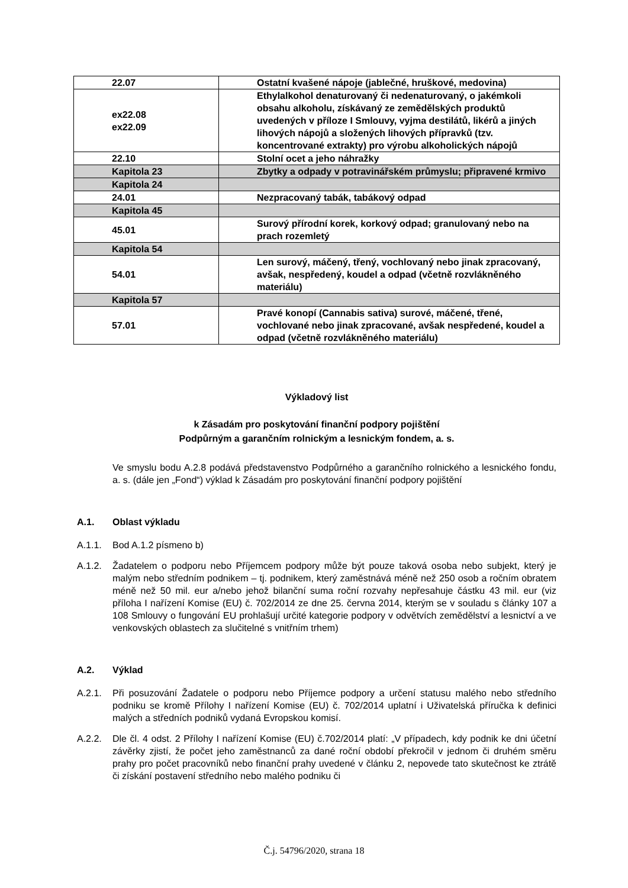| 22.07 | Ostatní kvašené nápoje (jablečné, hruškové, medovina) |
| ex22.08 ex22.09 | Ethylalkohol denaturovaný či nedenaturovaný, o jakémkoli obsahu alkoholu, získávaný ze zemědělských produktů uvedených v příloze I Smlouvy, vyjma destilátů, likérů a jiných lihových nápojů a složených lihových přípravků (tzv. koncentrované extrakty) pro výrobu alkoholických nápojů |
| 22.10 | Stolní ocet a jeho náhražky |
| Kapitola 23 | Zbytky a odpady v potravinářském průmyslu; připravené krmivo |
| Kapitola 24 | |
| 24.01 | Nezpracovaný tabák, tabákový odpad |
| Kapitola 45 | |
| 45.01 | Surový přírodní korek, korkový odpad; granulovaný nebo na prach rozemletý |
| Kapitola 54 | |
| 54.01 | Len surový, máčený, třený, vochlovaný nebo jinak zpracovaný, avšak, nespředený, koudel a odpad (včetně rozvlákněného materiálu) |
| Kapitola 57 | |
| 57.01 | Pravé konopí (Cannabis sativa) surové, máčené, třené, vochlované nebo jinak zpracované, avšak nespředené, koudel a odpad (včetně rozvlákněného materiálu) |
Výkladový list
k Zásadám pro poskytování finanční podpory pojištění
Podpůrným a garančním rolnickým a lesnickým fondem, a. s.
Ve smyslu bodu A.2.8 podává představenstvo Podpůrného a garančního rolnického a lesnického fondu, a. s. (dále jen „Fond“) výklad k Zásadám pro poskytování finanční podpory pojištění
A.1. Oblast výkladu
A.1.1. Bod A.1.2 písmeno b)
A.1.2. Žadatelem o podporu nebo Příjemcem podpory může být pouze taková osoba nebo subjekt, který je malým nebo středním podnikem – tj. podnikem, který zaměstnává méně než 250 osob a ročním obratem méně než 50 mil. eur a/nebo jehož bilanční suma roční rozvahy nepřesahuje částku 43 mil. eur (viz příloha I nařízení Komise (EU) č. 702/2014 ze dne 25. června 2014, kterým se v souladu s články 107 a 108 Smlouvy o fungování EU prohlašují určité kategorie podpory v odvětvích zemědělství a lesnictví a ve venkovských oblastech za slučitelné s vnitřním trhem)
A.2. Výklad
A.2.1. Při posuzování Žadatele o podporu nebo Příjemce podpory a určení statusu malého nebo středního podniku se kromě Přílohy I nařízení Komise (EU) č. 702/2014 uplatní i Uživatelská příručka k definici malých a středních podniků vydaná Evropskou komisí.
A.2.2. Dle čl. 4 odst. 2 Přílohy I nařízení Komise (EU) č.702/2014 platí: „V případech, kdy podnik ke dni účetní závěrky zjistí, že počet jeho zaměstnanců za dané roční období překročil v jednom či druhém směru prahy pro počet pracovníků nebo finanční prahy uvedené v článku 2, nepovede tato skutečnost ke ztrátě či získání postavení středního nebo malého podniku či
Č.j. 54796/2020, strana 18